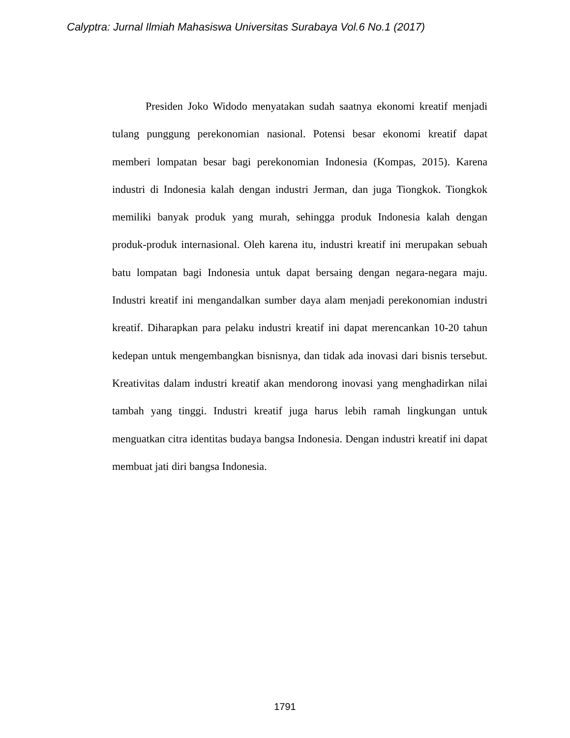Calyptra: Jurnal Ilmiah Mahasiswa Universitas Surabaya Vol.6 No.1 (2017)
Presiden Joko Widodo menyatakan sudah saatnya ekonomi kreatif menjadi tulang punggung perekonomian nasional. Potensi besar ekonomi kreatif dapat memberi lompatan besar bagi perekonomian Indonesia (Kompas, 2015). Karena industri di Indonesia kalah dengan industri Jerman, dan juga Tiongkok. Tiongkok memiliki banyak produk yang murah, sehingga produk Indonesia kalah dengan produk-produk internasional. Oleh karena itu, industri kreatif ini merupakan sebuah batu lompatan bagi Indonesia untuk dapat bersaing dengan negara-negara maju. Industri kreatif ini mengandalkan sumber daya alam menjadi perekonomian industri kreatif. Diharapkan para pelaku industri kreatif ini dapat merencankan 10-20 tahun kedepan untuk mengembangkan bisnisnya, dan tidak ada inovasi dari bisnis tersebut. Kreativitas dalam industri kreatif akan mendorong inovasi yang menghadirkan nilai tambah yang tinggi. Industri kreatif juga harus lebih ramah lingkungan untuk menguatkan citra identitas budaya bangsa Indonesia. Dengan industri kreatif ini dapat membuat jati diri bangsa Indonesia.
1791